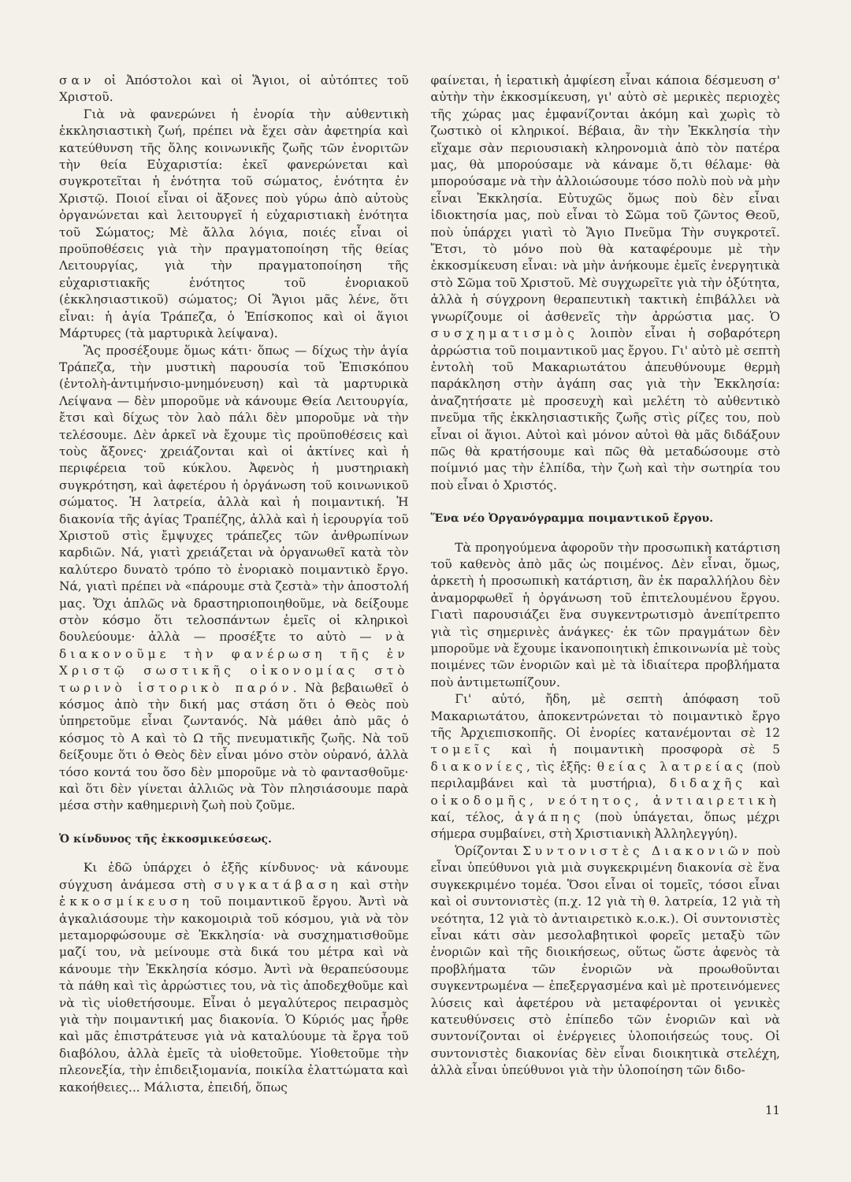σαν οἱ Ἀπόστολοι καὶ οἱ Ἅγιοι, οἱ αὐτόπτες τοῦ Χριστοῦ.
Γιὰ νὰ φανερώνει ἡ ἐνορία τὴν αὐθεντικὴ ἐκκλησιαστικὴ ζωή, πρέπει νὰ ἔχει σὰν ἀφετηρία καὶ κατεύθυνση τῆς ὅλης κοινωνικῆς ζωῆς τῶν ἐνοριτῶν τὴν θεία Εὐχαριστία: ἐκεῖ φανερώνεται καὶ συγκροτεῖται ἡ ἑνότητα τοῦ σώματος, ἑνότητα ἐν Χριστῷ. Ποιοί εἶναι οἱ ἄξονες ποὺ γύρω ἀπὸ αὐτοὺς ὀργανώνεται καὶ λειτουργεῖ ἡ εὐχαριστιακὴ ἑνότητα τοῦ Σώματος; Μὲ ἄλλα λόγια, ποιές εἶναι οἱ προϋποθέσεις γιὰ τὴν πραγματοποίηση τῆς θείας Λειτουργίας, γιὰ τὴν πραγματοποίηση τῆς εὐχαριστιακῆς ἑνότητος τοῦ ἐνοριακοῦ (ἐκκλησιαστικοῦ) σώματος; Οἱ Ἅγιοι μᾶς λένε, ὅτι εἶναι: ἡ ἁγία Τράπεζα, ὁ Ἐπίσκοπος καὶ οἱ ἅγιοι Μάρτυρες (τὰ μαρτυρικὰ λείψανα).
Ἂς προσέξουμε ὅμως κάτι· ὅπως — δίχως τὴν ἁγία Τράπεζα, τὴν μυστικὴ παρουσία τοῦ Ἐπισκόπου (ἐντολὴ-ἀντιμήνσιο-μνημόνευση) καὶ τὰ μαρτυρικὰ Λείψανα — δὲν μποροῦμε νὰ κάνουμε Θεία Λειτουργία, ἔτσι καὶ δίχως τὸν λαὸ πάλι δὲν μποροῦμε νὰ τὴν τελέσουμε. Δὲν ἀρκεῖ νὰ ἔχουμε τὶς προϋποθέσεις καὶ τοὺς ἄξονες· χρειάζονται καὶ οἱ ἀκτίνες καὶ ἡ περιφέρεια τοῦ κύκλου. Ἀφενὸς ἡ μυστηριακὴ συγκρότηση, καὶ ἀφετέρου ἡ ὀργάνωση τοῦ κοινωνικοῦ σώματος. Ἡ λατρεία, ἀλλὰ καὶ ἡ ποιμαντική. Ἡ διακονία τῆς ἁγίας Τραπέζης, ἀλλὰ καὶ ἡ ἱερουργία τοῦ Χριστοῦ στὶς ἔμψυχες τράπεζες τῶν ἀνθρωπίνων καρδιῶν. Νά, γιατὶ χρειάζεται νὰ ὀργανωθεῖ κατὰ τὸν καλύτερο δυνατὸ τρόπο τὸ ἐνοριακὸ ποιμαντικὸ ἔργο. Νά, γιατὶ πρέπει νὰ «πάρουμε στὰ ζεστὰ» τὴν ἀποστολή μας. Ὄχι ἁπλῶς νὰ δραστηριοποιηθοῦμε, νὰ δείξουμε στὸν κόσμο ὅτι τελοσπάντων ἐμεῖς οἱ κληρικοὶ δουλεύουμε· ἀλλὰ — προσέξτε το αὐτὸ — νὰ διακονοῦμε τὴν φανέρωση τῆς ἐν Χριστῷ σωστικῆς οἰκονομίας στὸ τωρινὸ ἱστορικὸ παρόν. Νὰ βεβαιωθεῖ ὁ κόσμος ἀπὸ τὴν δική μας στάση ὅτι ὁ Θεὸς ποὺ ὑπηρετοῦμε εἶναι ζωντανός. Νὰ μάθει ἀπὸ μᾶς ὁ κόσμος τὸ Α καὶ τὸ Ω τῆς πνευματικῆς ζωῆς. Νὰ τοῦ δείξουμε ὅτι ὁ Θεὸς δὲν εἶναι μόνο στὸν οὐρανό, ἀλλὰ τόσο κοντά του ὅσο δὲν μποροῦμε νὰ τὸ φαντασθοῦμε· καὶ ὅτι δὲν γίνεται ἀλλιῶς νὰ Τὸν πλησιάσουμε παρὰ μέσα στὴν καθημερινὴ ζωὴ ποὺ ζοῦμε.
Ὁ κίνδυνος τῆς ἐκκοσμικεύσεως.
Κι ἐδῶ ὑπάρχει ὁ ἑξῆς κίνδυνος· νὰ κάνουμε σύγχυση ἀνάμεσα στὴ συγκατάβαση καὶ στὴν ἐκκοσμίκευση τοῦ ποιμαντικοῦ ἔργου. Ἀντὶ νὰ ἀγκαλιάσουμε τὴν κακομοιριὰ τοῦ κόσμου, γιὰ νὰ τὸν μεταμορφώσουμε σὲ Ἐκκλησία· νὰ συσχηματισθοῦμε μαζί του, νὰ μείνουμε στὰ δικά του μέτρα καὶ νὰ κάνουμε τὴν Ἐκκλησία κόσμο. Ἀντὶ νὰ θεραπεύσουμε τὰ πάθη καὶ τὶς ἀρρώστιες του, νὰ τὶς ἀποδεχθοῦμε καὶ νὰ τὶς υἱοθετήσουμε. Εἶναι ὁ μεγαλύτερος πειρασμὸς γιὰ τὴν ποιμαντική μας διακονία. Ὁ Κύριός μας ἦρθε καὶ μᾶς ἐπιστράτευσε γιὰ νὰ καταλύουμε τὰ ἔργα τοῦ διαβόλου, ἀλλὰ ἐμεῖς τὰ υἱοθετοῦμε. Υἱοθετοῦμε τὴν πλεονεξία, τὴν ἐπιδειξιομανία, ποικίλα ἐλαττώματα καὶ κακοήθειες... Μάλιστα, ἐπειδή, ὅπως
φαίνεται, ἡ ἱερατικὴ ἀμφίεση εἶναι κάποια δέσμευση σ' αὐτὴν τὴν ἐκκοσμίκευση, γι' αὐτὸ σὲ μερικὲς περιοχὲς τῆς χώρας μας ἐμφανίζονται ἀκόμη καὶ χωρὶς τὸ ζωστικὸ οἱ κληρικοί. Βέβαια, ἂν τὴν Ἐκκλησία τὴν εἴχαμε σὰν περιουσιακὴ κληρονομιὰ ἀπὸ τὸν πατέρα μας, θὰ μπορούσαμε νὰ κάναμε ὅ,τι θέλαμε· θὰ μπορούσαμε νὰ τὴν ἀλλοιώσουμε τόσο πολὺ ποὺ νὰ μὴν εἶναι Ἐκκλησία. Εὐτυχῶς ὅμως ποὺ δὲν εἶναι ἰδιοκτησία μας, ποὺ εἶναι τὸ Σῶμα τοῦ ζῶντος Θεοῦ, ποὺ ὑπάρχει γιατὶ τὸ Ἅγιο Πνεῦμα Τὴν συγκροτεῖ. Ἔτσι, τὸ μόνο ποὺ θὰ καταφέρουμε μὲ τὴν ἐκκοσμίκευση εἶναι: νὰ μὴν ἀνήκουμε ἐμεῖς ἐνεργητικὰ στὸ Σῶμα τοῦ Χριστοῦ. Μὲ συγχωρεῖτε γιὰ τὴν ὀξύτητα, ἀλλὰ ἡ σύγχρονη θεραπευτικὴ τακτικὴ ἐπιβάλλει νὰ γνωρίζουμε οἱ ἀσθενεῖς τὴν ἀρρώστια μας. Ὁ συσχηματισμὸς λοιπὸν εἶναι ἡ σοβαρότερη ἀρρώστια τοῦ ποιμαντικοῦ μας ἔργου. Γι' αὐτὸ μὲ σεπτὴ ἐντολὴ τοῦ Μακαριωτάτου ἀπευθύνουμε θερμὴ παράκληση στὴν ἀγάπη σας γιὰ τὴν Ἐκκλησία: ἀναζητήσατε μὲ προσευχὴ καὶ μελέτη τὸ αὐθεντικὸ πνεῦμα τῆς ἐκκλησιαστικῆς ζωῆς στὶς ρίζες του, ποὺ εἶναι οἱ ἅγιοι. Αὐτοὶ καὶ μόνον αὐτοὶ θὰ μᾶς διδάξουν πῶς θὰ κρατήσουμε καὶ πῶς θὰ μεταδώσουμε στὸ ποίμνιό μας τὴν ἐλπίδα, τὴν ζωὴ καὶ τὴν σωτηρία του ποὺ εἶναι ὁ Χριστός.
Ἕνα νέο Ὀργανόγραμμα ποιμαντικοῦ ἔργου.
Τὰ προηγούμενα ἀφοροῦν τὴν προσωπικὴ κατάρτιση τοῦ καθενὸς ἀπὸ μᾶς ὡς ποιμένος. Δὲν εἶναι, ὅμως, ἀρκετὴ ἡ προσωπικὴ κατάρτιση, ἂν ἐκ παραλλήλου δὲν ἀναμορφωθεῖ ἡ ὀργάνωση τοῦ ἐπιτελουμένου ἔργου. Γιατὶ παρουσιάζει ἕνα συγκεντρωτισμὸ ἀνεπίτρεπτο γιὰ τὶς σημερινὲς ἀνάγκες· ἐκ τῶν πραγμάτων δὲν μποροῦμε νὰ ἔχουμε ἱκανοποιητικὴ ἐπικοινωνία μὲ τοὺς ποιμένες τῶν ἐνοριῶν καὶ μὲ τὰ ἰδιαίτερα προβλήματα ποὺ ἀντιμετωπίζουν.
Γι' αὐτό, ἤδη, μὲ σεπτὴ ἀπόφαση τοῦ Μακαριωτάτου, ἀποκεντρώνεται τὸ ποιμαντικὸ ἔργο τῆς Ἀρχιεπισκοπῆς. Οἱ ἐνορίες κατανέμονται σὲ 12 τομεῖς καὶ ἡ ποιμαντικὴ προσφορὰ σὲ 5 διακονίες, τὶς ἑξῆς: θείας λατρείας (ποὺ περιλαμβάνει καὶ τὰ μυστήρια), διδαχῆς καὶ οἰκοδομῆς, νεότητος, ἀντιαιρετικὴ καί, τέλος, ἀγάπης (ποὺ ὑπάγεται, ὅπως μέχρι σήμερα συμβαίνει, στὴ Χριστιανικὴ Ἀλληλεγγύη).
Ὁρίζονται Συντονιστὲς Διακονιῶν ποὺ εἶναι ὑπεύθυνοι γιὰ μιὰ συγκεκριμένη διακονία σὲ ἕνα συγκεκριμένο τομέα. Ὅσοι εἶναι οἱ τομεῖς, τόσοι εἶναι καὶ οἱ συντονιστὲς (π.χ. 12 γιὰ τὴ θ. λατρεία, 12 γιὰ τὴ νεότητα, 12 γιὰ τὸ ἀντιαιρετικὸ κ.ο.κ.). Οἱ συντονιστὲς εἶναι κάτι σὰν μεσολαβητικοὶ φορεῖς μεταξὺ τῶν ἐνοριῶν καὶ τῆς διοικήσεως, οὕτως ὥστε ἀφενὸς τὰ προβλήματα τῶν ἐνοριῶν νὰ προωθοῦνται συγκεντρωμένα — ἐπεξεργασμένα καὶ μὲ προτεινόμενες λύσεις καὶ ἀφετέρου νὰ μεταφέρονται οἱ γενικὲς κατευθύνσεις στὸ ἐπίπεδο τῶν ἐνοριῶν καὶ νὰ συντονίζονται οἱ ἐνέργειες ὑλοποιήσεώς τους. Οἱ συντονιστὲς διακονίας δὲν εἶναι διοικητικὰ στελέχη, ἀλλὰ εἶναι ὑπεύθυνοι γιὰ τὴν ὑλοποίηση τῶν διδο-
11